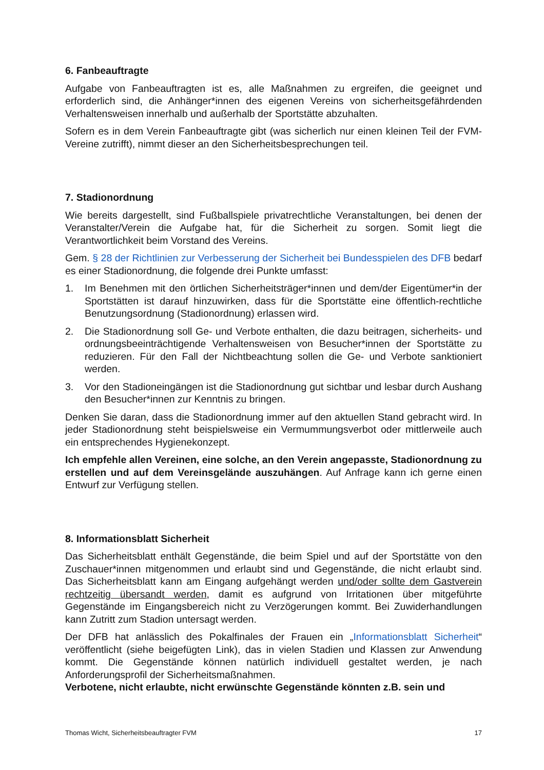6. Fanbeauftragte
Aufgabe von Fanbeauftragten ist es, alle Maßnahmen zu ergreifen, die geeignet und erforderlich sind, die Anhänger*innen des eigenen Vereins von sicherheitsgefährdenden Verhaltensweisen innerhalb und außerhalb der Sportstätte abzuhalten.
Sofern es in dem Verein Fanbeauftragte gibt (was sicherlich nur einen kleinen Teil der FVM-Vereine zutrifft), nimmt dieser an den Sicherheitsbesprechungen teil.
7. Stadionordnung
Wie bereits dargestellt, sind Fußballspiele privatrechtliche Veranstaltungen, bei denen der Veranstalter/Verein die Aufgabe hat, für die Sicherheit zu sorgen. Somit liegt die Verantwortlichkeit beim Vorstand des Vereins.
Gem. § 28 der Richtlinien zur Verbesserung der Sicherheit bei Bundesspielen des DFB bedarf es einer Stadionordnung, die folgende drei Punkte umfasst:
1. Im Benehmen mit den örtlichen Sicherheitsträger*innen und dem/der Eigentümer*in der Sportstätten ist darauf hinzuwirken, dass für die Sportstätte eine öffentlich-rechtliche Benutzungsordnung (Stadionordnung) erlassen wird.
2. Die Stadionordnung soll Ge- und Verbote enthalten, die dazu beitragen, sicherheits- und ordnungsbeeinträchtigende Verhaltensweisen von Besucher*innen der Sportstätte zu reduzieren. Für den Fall der Nichtbeachtung sollen die Ge- und Verbote sanktioniert werden.
3. Vor den Stadioneingängen ist die Stadionordnung gut sichtbar und lesbar durch Aushang den Besucher*innen zur Kenntnis zu bringen.
Denken Sie daran, dass die Stadionordnung immer auf den aktuellen Stand gebracht wird. In jeder Stadionordnung steht beispielsweise ein Vermummungsverbot oder mittlerweile auch ein entsprechendes Hygienekonzept.
Ich empfehle allen Vereinen, eine solche, an den Verein angepasste, Stadionordnung zu erstellen und auf dem Vereinsgelände auszuhängen. Auf Anfrage kann ich gerne einen Entwurf zur Verfügung stellen.
8. Informationsblatt Sicherheit
Das Sicherheitsblatt enthält Gegenstände, die beim Spiel und auf der Sportstätte von den Zuschauer*innen mitgenommen und erlaubt sind und Gegenstände, die nicht erlaubt sind. Das Sicherheitsblatt kann am Eingang aufgehängt werden und/oder sollte dem Gastverein rechtzeitig übersandt werden, damit es aufgrund von Irritationen über mitgeführte Gegenstände im Eingangsbereich nicht zu Verzögerungen kommt. Bei Zuwiderhandlungen kann Zutritt zum Stadion untersagt werden.
Der DFB hat anlässlich des Pokalfinales der Frauen ein „Informationsblatt Sicherheit“ veröffentlicht (siehe beigefügten Link), das in vielen Stadien und Klassen zur Anwendung kommt. Die Gegenstände können natürlich individuell gestaltet werden, je nach Anforderungsprofil der Sicherheitsmaßnahmen.
Verbotene, nicht erlaubte, nicht erwünschte Gegenstände könnten z.B. sein und
Thomas Wicht, Sicherheitsbeauftragter FVM 17